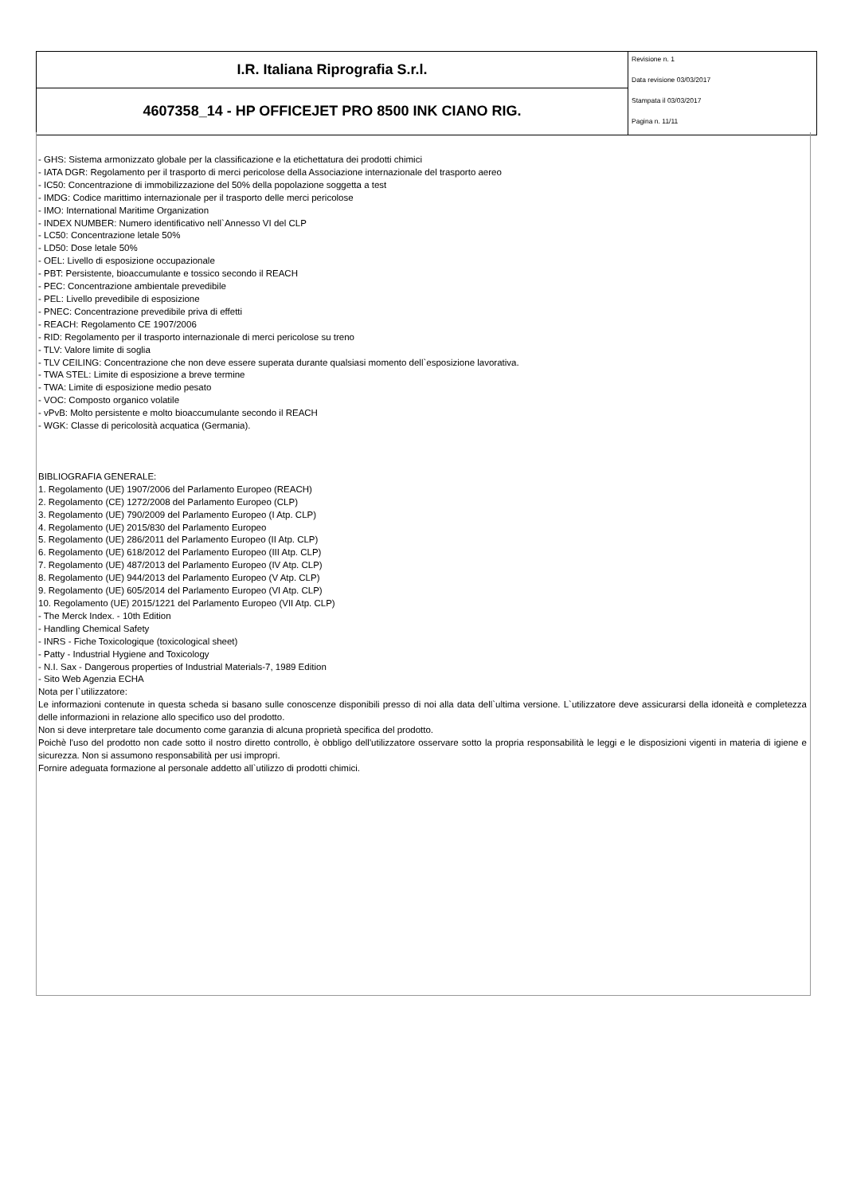| I.R. Italiana Riprografia S.r.l. | Revisione n. 1 Data revisione 03/03/2017 Stampata il 03/03/2017 Pagina n. 11/11 |
| 4607358_14 - HP OFFICEJET PRO 8500 INK CIANO RIG. | |
- GHS: Sistema armonizzato globale per la classificazione e la etichettatura dei prodotti chimici
- IATA DGR: Regolamento per il trasporto di merci pericolose della Associazione internazionale del trasporto aereo
- IC50: Concentrazione di immobilizzazione del 50% della popolazione soggetta a test
- IMDG: Codice marittimo internazionale per il trasporto delle merci pericolose
- IMO: International Maritime Organization
- INDEX NUMBER: Numero identificativo nell`Annesso VI del CLP
- LC50: Concentrazione letale 50%
- LD50: Dose letale 50%
- OEL: Livello di esposizione occupazionale
- PBT: Persistente, bioaccumulante e tossico secondo il REACH
- PEC: Concentrazione ambientale prevedibile
- PEL: Livello prevedibile di esposizione
- PNEC: Concentrazione prevedibile priva di effetti
- REACH: Regolamento CE 1907/2006
- RID: Regolamento per il trasporto internazionale di merci pericolose su treno
- TLV: Valore limite di soglia
- TLV CEILING: Concentrazione che non deve essere superata durante qualsiasi momento dell`esposizione lavorativa.
- TWA STEL: Limite di esposizione a breve termine
- TWA: Limite di esposizione medio pesato
- VOC: Composto organico volatile
- vPvB: Molto persistente e molto bioaccumulante secondo il REACH
- WGK: Classe di pericolosità acquatica (Germania).
BIBLIOGRAFIA GENERALE:
1. Regolamento (UE) 1907/2006 del Parlamento Europeo (REACH)
2. Regolamento (CE) 1272/2008 del Parlamento Europeo (CLP)
3. Regolamento (UE) 790/2009 del Parlamento Europeo (I Atp. CLP)
4. Regolamento (UE) 2015/830 del Parlamento Europeo
5. Regolamento (UE) 286/2011 del Parlamento Europeo (II Atp. CLP)
6. Regolamento (UE) 618/2012 del Parlamento Europeo (III Atp. CLP)
7. Regolamento (UE) 487/2013 del Parlamento Europeo (IV Atp. CLP)
8. Regolamento (UE) 944/2013 del Parlamento Europeo (V Atp. CLP)
9. Regolamento (UE) 605/2014 del Parlamento Europeo (VI Atp. CLP)
10. Regolamento (UE) 2015/1221 del Parlamento Europeo (VII Atp. CLP)
- The Merck Index. - 10th Edition
- Handling Chemical Safety
- INRS - Fiche Toxicologique (toxicological sheet)
- Patty - Industrial Hygiene and Toxicology
- N.I. Sax - Dangerous properties of Industrial Materials-7, 1989 Edition
- Sito Web Agenzia ECHA
Nota per l`utilizzatore:
Le informazioni contenute in questa scheda si basano sulle conoscenze disponibili presso di noi alla data dell`ultima versione. L`utilizzatore deve assicurarsi della idoneità e completezza delle informazioni in relazione allo specifico uso del prodotto.
Non si deve interpretare tale documento come garanzia di alcuna proprietà specifica del prodotto.
Poichè l'uso del prodotto non cade sotto il nostro diretto controllo, è obbligo dell'utilizzatore osservare sotto la propria responsabilità le leggi e le disposizioni vigenti in materia di igiene e sicurezza. Non si assumono responsabilità per usi impropri.
Fornire adeguata formazione al personale addetto all`utilizzo di prodotti chimici.